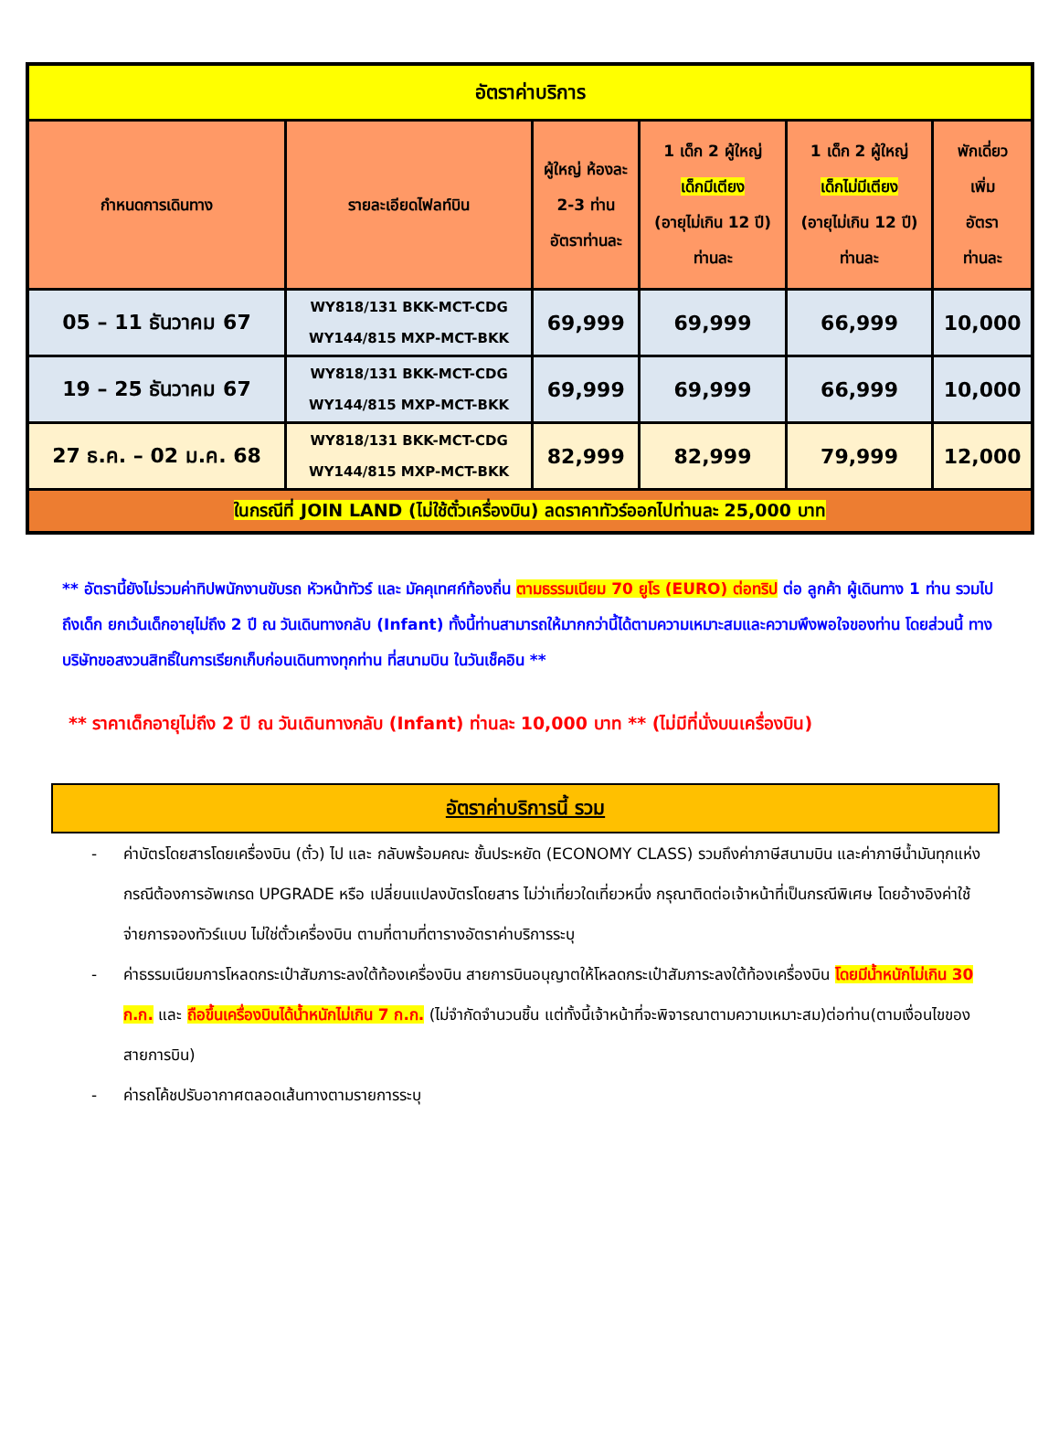| อัตราค่าบริการ | | | | | |
| กำหนดการเดินทาง | รายละเอียดไฟลท์บิน | ผู้ใหญ่ ห้องละ 2-3 ท่าน อัตราท่านละ | 1 เด็ก 2 ผู้ใหญ่ เด็กมีเตียง (อายุไม่เกิน 12 ปี) ท่านละ | 1 เด็ก 2 ผู้ใหญ่ เด็กไม่มีเตียง (อายุไม่เกิน 12 ปี) ท่านละ | พักเดี่ยว เพิ่ม อัตรา ท่านละ |
| 05 – 11 ธันวาคม 67 | WY818/131 BKK-MCT-CDG WY144/815 MXP-MCT-BKK | 69,999 | 69,999 | 66,999 | 10,000 |
| 19 – 25 ธันวาคม 67 | WY818/131 BKK-MCT-CDG WY144/815 MXP-MCT-BKK | 69,999 | 69,999 | 66,999 | 10,000 |
| 27 ธ.ค. – 02 ม.ค. 68 | WY818/131 BKK-MCT-CDG WY144/815 MXP-MCT-BKK | 82,999 | 82,999 | 79,999 | 12,000 |
| ในกรณีที่ JOIN LAND (ไม่ใช้ตั๋วเครื่องบิน) ลดราคาทัวร์ออกไปท่านละ 25,000 บาท | | | | | |
** อัตรานี้ยังไม่รวมค่าทิปพนักงานขับรถ หัวหน้าทัวร์ และ มัคคุเทศก์ท้องถิ่น ตามธรรมเนียม 70 ยูโร (EURO) ต่อทริป ต่อ ลูกค้า ผู้เดินทาง 1 ท่าน รวมไปถึงเด็ก ยกเว้นเด็กอายุไม่ถึง 2 ปี ณ วันเดินทางกลับ (Infant) ทั้งนี้ท่านสามารถให้มากกว่านี้ได้ตามความเหมาะสมและความพึงพอใจของท่าน โดยส่วนนี้ ทางบริษัทขอสงวนสิทธิ์ในการเรียกเก็บก่อนเดินทางทุกท่าน ที่สนามบิน ในวันเช็คอิน **
** ราคาเด็กอายุไม่ถึง 2 ปี ณ วันเดินทางกลับ (Infant) ท่านละ 10,000 บาท ** (ไม่มีที่นั่งบนเครื่องบิน)
อัตราค่าบริการนี้ รวม
- ค่าบัตรโดยสารโดยเครื่องบิน (ตั๋ว) ไป และ กลับพร้อมคณะ ชั้นประหยัด (ECONOMY CLASS) รวมถึงค่าภาษีสนามบิน และค่าภาษีน้ำมันทุกแห่ง กรณีต้องการอัพเกรด UPGRADE หรือ เปลี่ยนแปลงบัตรโดยสาร ไม่ว่าเที่ยวใดเที่ยวหนึ่ง กรุณาติดต่อเจ้าหน้าที่เป็นกรณีพิเศษ โดยอ้างอิงค่าใช้จ่ายการจองทัวร์แบบ ไม่ใช่ตั๋วเครื่องบิน ตามที่ตามที่ตารางอัตราค่าบริการระบุ
- ค่าธรรมเนียมการโหลดกระเป๋าสัมภาระลงใต้ท้องเครื่องบิน สายการบินอนุญาตให้โหลดกระเป๋าสัมภาระลงใต้ท้องเครื่องบิน โดยมีน้ำหนักไม่เกิน 30 ก.ก. และ ถือขึ้นเครื่องบินได้น้ำหนักไม่เกิน 7 ก.ก. (ไม่จำกัดจำนวนชิ้น แต่ทั้งนี้เจ้าหน้าที่จะพิจารณาตามความเหมาะสม)ต่อท่าน(ตามเงื่อนไขของสายการบิน)
- ค่ารถโค้ชปรับอากาศตลอดเส้นทางตามรายการระบุ